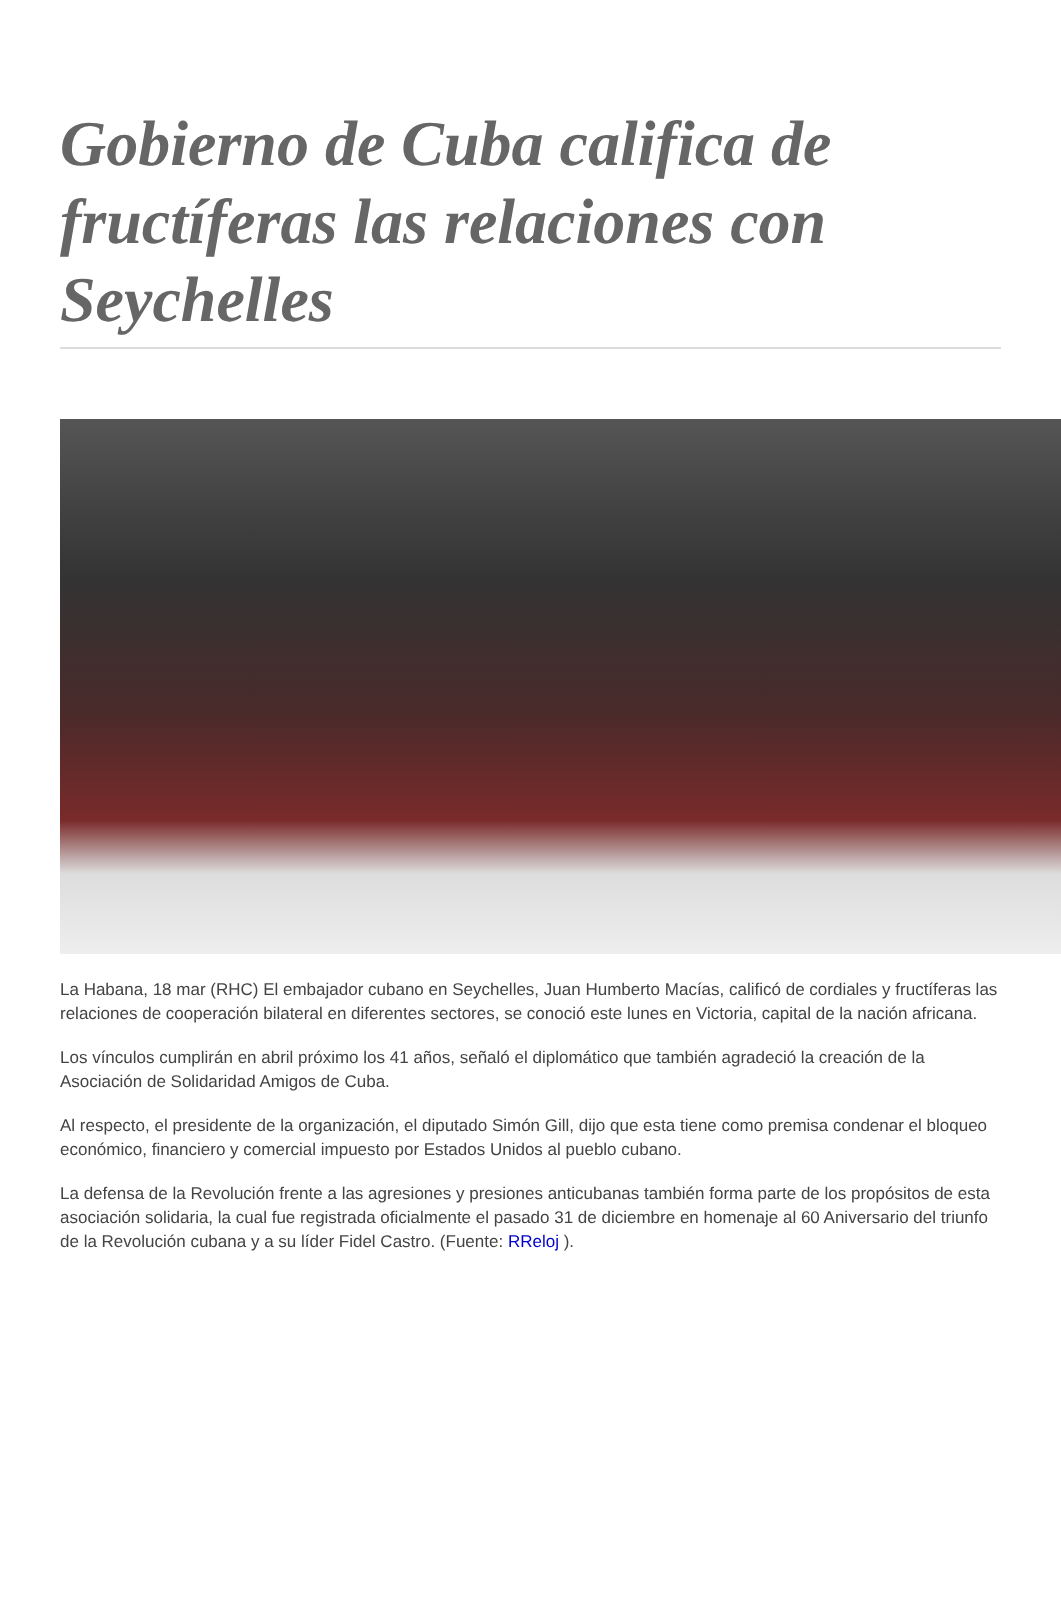Gobierno de Cuba califica de fructíferas las relaciones con Seychelles
La Habana, 18 mar (RHC) El embajador cubano en Seychelles, Juan Humberto Macías, calificó de cordiales y fructíferas las relaciones de cooperación bilateral en diferentes sectores, se conoció este lunes en Victoria, capital de la nación africana.
Los vínculos cumplirán en abril próximo los 41 años, señaló el diplomático que también agradeció la creación de la Asociación de Solidaridad Amigos de Cuba.
Al respecto, el presidente de la organización, el diputado Simón Gill, dijo que esta tiene como premisa condenar el bloqueo económico, financiero y comercial impuesto por Estados Unidos al pueblo cubano.
La defensa de la Revolución frente a las agresiones y presiones anticubanas también forma parte de los propósitos de esta asociación solidaria, la cual fue registrada oficialmente el pasado 31 de diciembre en homenaje al 60 Aniversario del triunfo de la Revolución cubana y a su líder Fidel Castro. (Fuente: RReloj ).